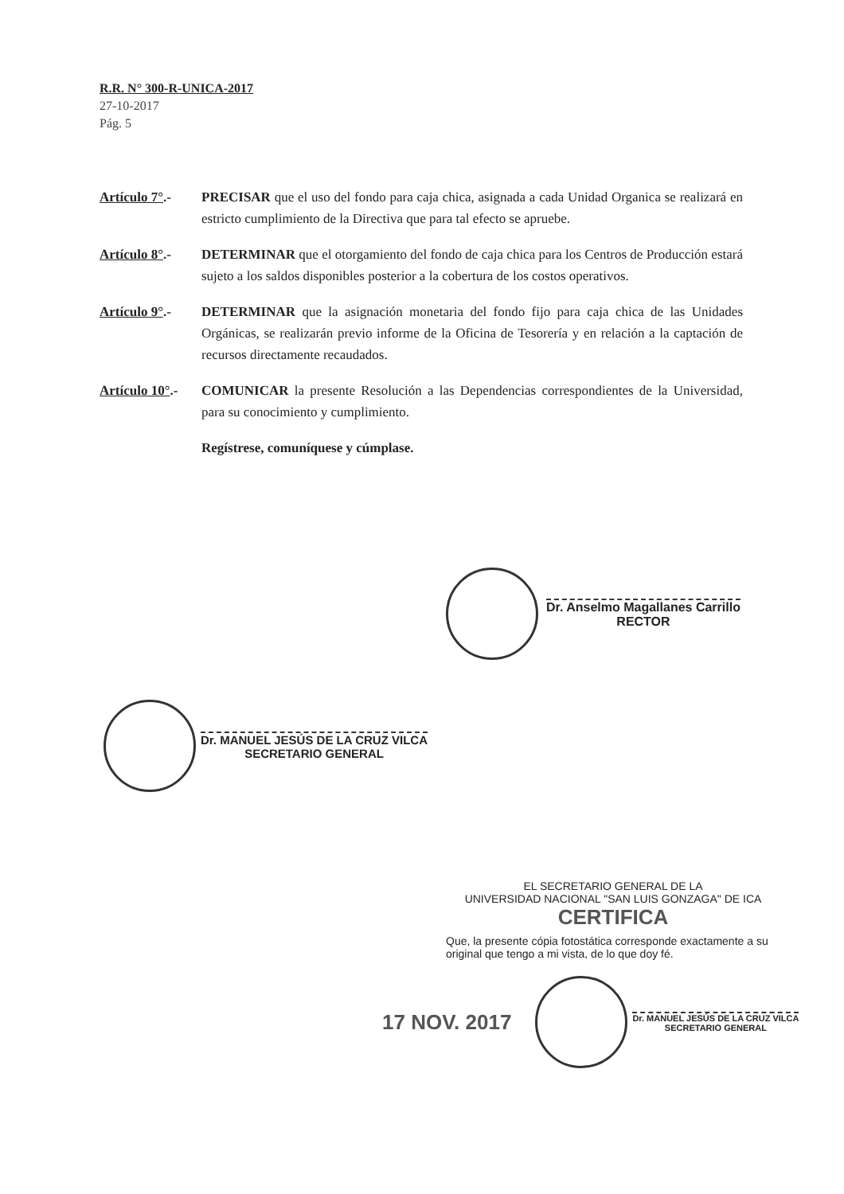R.R. N° 300-R-UNICA-2017
27-10-2017
Pág. 5
Artículo 7°.-
PRECISAR que el uso del fondo para caja chica, asignada a cada Unidad Organica se realizará en estricto cumplimiento de la Directiva que para tal efecto se apruebe.
Artículo 8°.-
DETERMINAR que el otorgamiento del fondo de caja chica para los Centros de Producción estará sujeto a los saldos disponibles posterior a la cobertura de los costos operativos.
Artículo 9°.-
DETERMINAR que la asignación monetaria del fondo fijo para caja chica de las Unidades Orgánicas, se realizarán previo informe de la Oficina de Tesorería y en relación a la captación de recursos directamente recaudados.
Artículo 10°.-
COMUNICAR la presente Resolución a las Dependencias correspondientes de la Universidad, para su conocimiento y cumplimiento.
Regístrese, comuníquese y cúmplase.
Dr. Anselmo Magallanes Carrillo
RECTOR
Dr. MANUEL JESÚS DE LA CRUZ VILCA
SECRETARIO GENERAL
EL SECRETARIO GENERAL DE LA
UNIVERSIDAD NACIONAL "SAN LUIS GONZAGA" DE ICA
CERTIFICA
Que, la presente cópia fotostática corresponde exactamente a su original que tengo a mi vista, de lo que doy fé.
17 NOV. 2017
Dr. MANUEL JESÚS DE LA CRUZ VILCA
SECRETARIO GENERAL